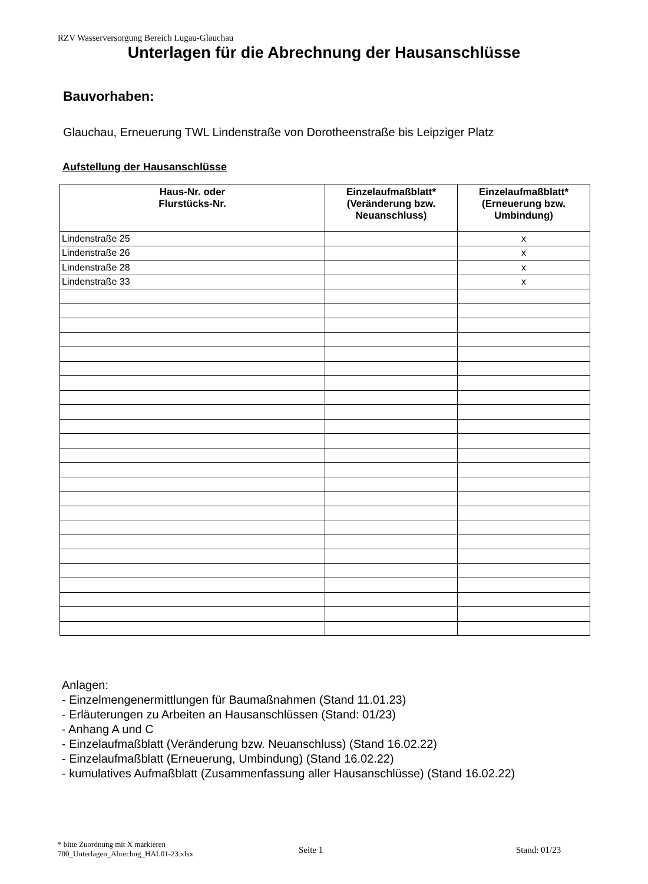RZV Wasserversorgung Bereich Lugau-Glauchau
Unterlagen für die Abrechnung der Hausanschlüsse
Bauvorhaben:
Glauchau, Erneuerung TWL Lindenstraße von Dorotheenstraße bis Leipziger Platz
Aufstellung der Hausanschlüsse
| Haus-Nr. oder Flurstücks-Nr. | Einzelaufmaßblatt* (Veränderung bzw. Neuanschluss) | Einzelaufmaßblatt* (Erneuerung bzw. Umbindung) |
| --- | --- | --- |
| Lindenstraße 25 | | x |
| Lindenstraße 26 | | x |
| Lindenstraße 28 | | x |
| Lindenstraße 33 | | x |
Anlagen:
- Einzelmengenermittlungen für Baumaßnahmen (Stand 11.01.23)
- Erläuterungen zu Arbeiten an Hausanschlüssen (Stand: 01/23)
- Anhang A und C
- Einzelaufmaßblatt (Veränderung bzw. Neuanschluss) (Stand 16.02.22)
- Einzelaufmaßblatt (Erneuerung, Umbindung) (Stand 16.02.22)
- kumulatives Aufmaßblatt (Zusammenfassung aller Hausanschlüsse) (Stand 16.02.22)
* bitte Zuordnung mit X markieren
700_Unterlagen_Abrechng_HAL01-23.xlsx
Seite 1 Stand: 01/23